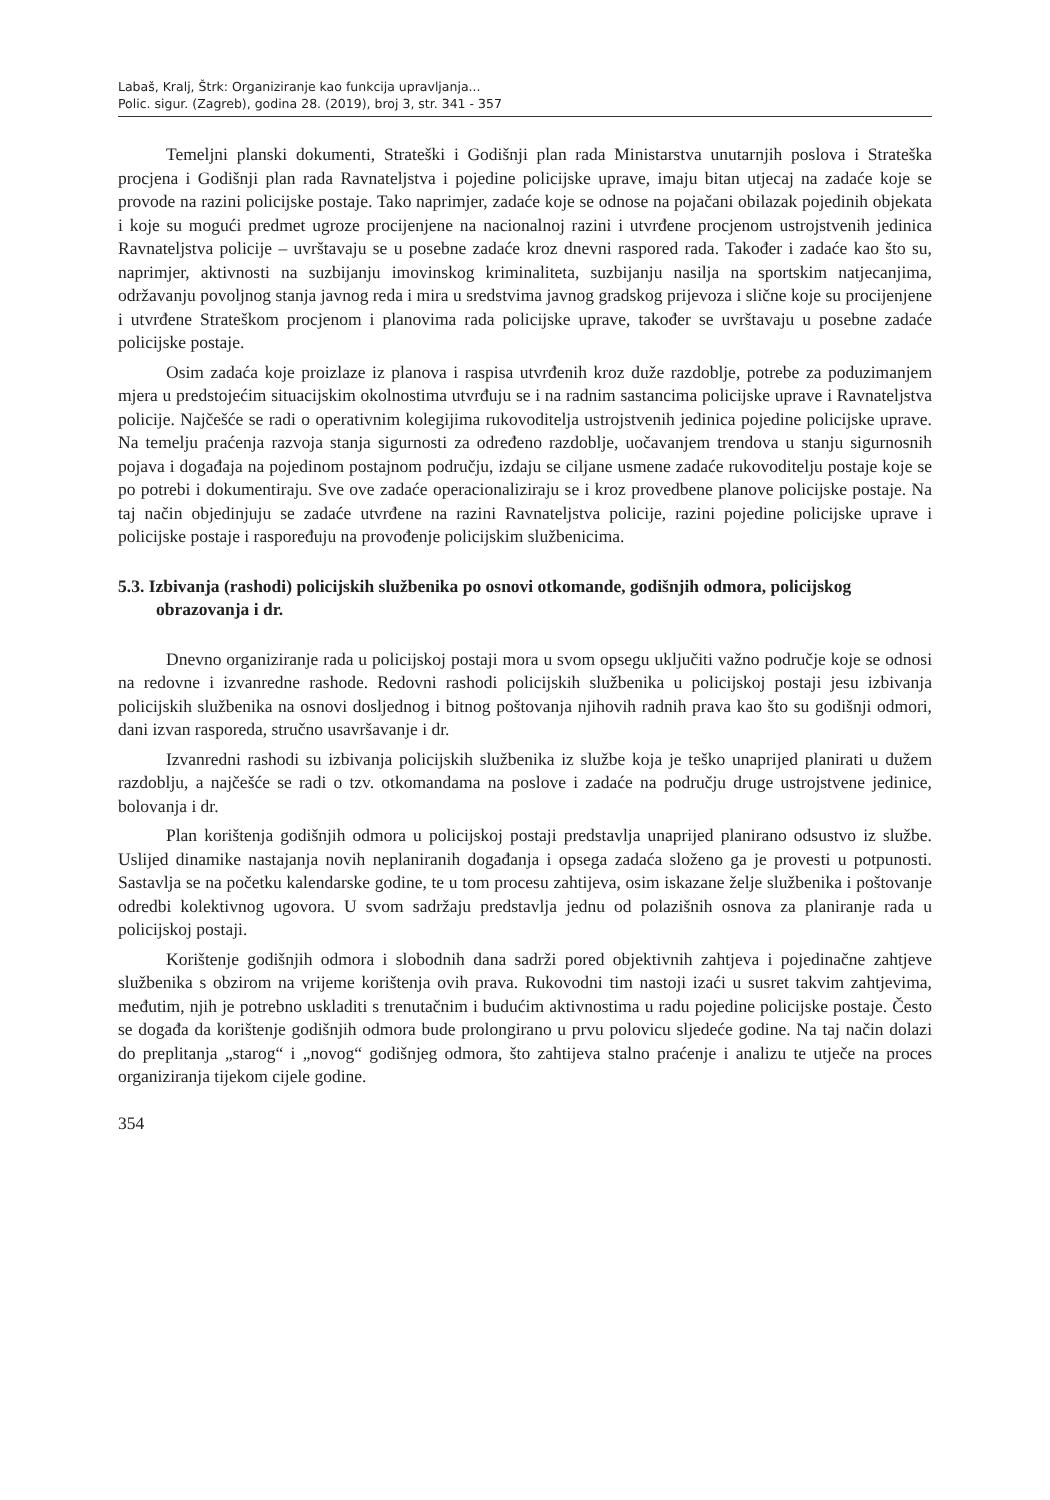Labaš, Kralj, Štrk: Organiziranje kao funkcija upravljanja...
Polic. sigur. (Zagreb), godina 28. (2019), broj 3, str. 341 - 357
Temeljni planski dokumenti, Strateški i Godišnji plan rada Ministarstva unutarnjih poslova i Strateška procjena i Godišnji plan rada Ravnateljstva i pojedine policijske uprave, imaju bitan utjecaj na zadaće koje se provode na razini policijske postaje. Tako naprimjer, zadaće koje se odnose na pojačani obilazak pojedinih objekata i koje su mogući predmet ugroze procijenjene na nacionalnoj razini i utvrđene procjenom ustrojstvenih jedinica Ravnateljstva policije – uvrštavaju se u posebne zadaće kroz dnevni raspored rada. Također i zadaće kao što su, naprimjer, aktivnosti na suzbijanju imovinskog kriminaliteta, suzbijanju nasilja na sportskim natjecanjima, održavanju povoljnog stanja javnog reda i mira u sredstvima javnog gradskog prijevoza i slične koje su procijenjene i utvrđene Strateškom procjenom i planovima rada policijske uprave, također se uvrštavaju u posebne zadaće policijske postaje.
Osim zadaća koje proizlaze iz planova i raspisa utvrđenih kroz duže razdoblje, potrebe za poduzimanjem mjera u predstojećim situacijskim okolnostima utvrđuju se i na radnim sastancima policijske uprave i Ravnateljstva policije. Najčešće se radi o operativnim kolegijima rukovoditelja ustrojstvenih jedinica pojedine policijske uprave. Na temelju praćenja razvoja stanja sigurnosti za određeno razdoblje, uočavanjem trendova u stanju sigurnosnih pojava i događaja na pojedinom postajnom području, izdaju se ciljane usmene zadaće rukovoditelju postaje koje se po potrebi i dokumentiraju. Sve ove zadaće operacionaliziraju se i kroz provedbene planove policijske postaje. Na taj način objedinjuju se zadaće utvrđene na razini Ravnateljstva policije, razini pojedine policijske uprave i policijske postaje i raspoređuju na provođenje policijskim službenicima.
5.3. Izbivanja (rashodi) policijskih službenika po osnovi otkomande, godišnjih odmora, policijskog obrazovanja i dr.
Dnevno organiziranje rada u policijskoj postaji mora u svom opsegu uključiti važno područje koje se odnosi na redovne i izvanredne rashode. Redovni rashodi policijskih službenika u policijskoj postaji jesu izbivanja policijskih službenika na osnovi dosljednog i bitnog poštovanja njihovih radnih prava kao što su godišnji odmori, dani izvan rasporeda, stručno usavršavanje i dr.
Izvanredni rashodi su izbivanja policijskih službenika iz službe koja je teško unaprijed planirati u dužem razdoblju, a najčešće se radi o tzv. otkomandama na poslove i zadaće na području druge ustrojstvene jedinice, bolovanja i dr.
Plan korištenja godišnjih odmora u policijskoj postaji predstavlja unaprijed planirano odsustvo iz službe. Uslijed dinamike nastajanja novih neplaniranih događanja i opsega zadaća složeno ga je provesti u potpunosti. Sastavlja se na početku kalendarske godine, te u tom procesu zahtijeva, osim iskazane želje službenika i poštovanje odredbi kolektivnog ugovora. U svom sadržaju predstavlja jednu od polazišnih osnova za planiranje rada u policijskoj postaji.
Korištenje godišnjih odmora i slobodnih dana sadrži pored objektivnih zahtjeva i pojedinačne zahtjeve službenika s obzirom na vrijeme korištenja ovih prava. Rukovodni tim nastoji izaći u susret takvim zahtjevima, međutim, njih je potrebno uskladiti s trenutačnim i budućim aktivnostima u radu pojedine policijske postaje. Često se događa da korištenje godišnjih odmora bude prolongirano u prvu polovicu sljedeće godine. Na taj način dolazi do preplitanja „starog“ i „novog“ godišnjeg odmora, što zahtijeva stalno praćenje i analizu te utječe na proces organiziranja tijekom cijele godine.
354